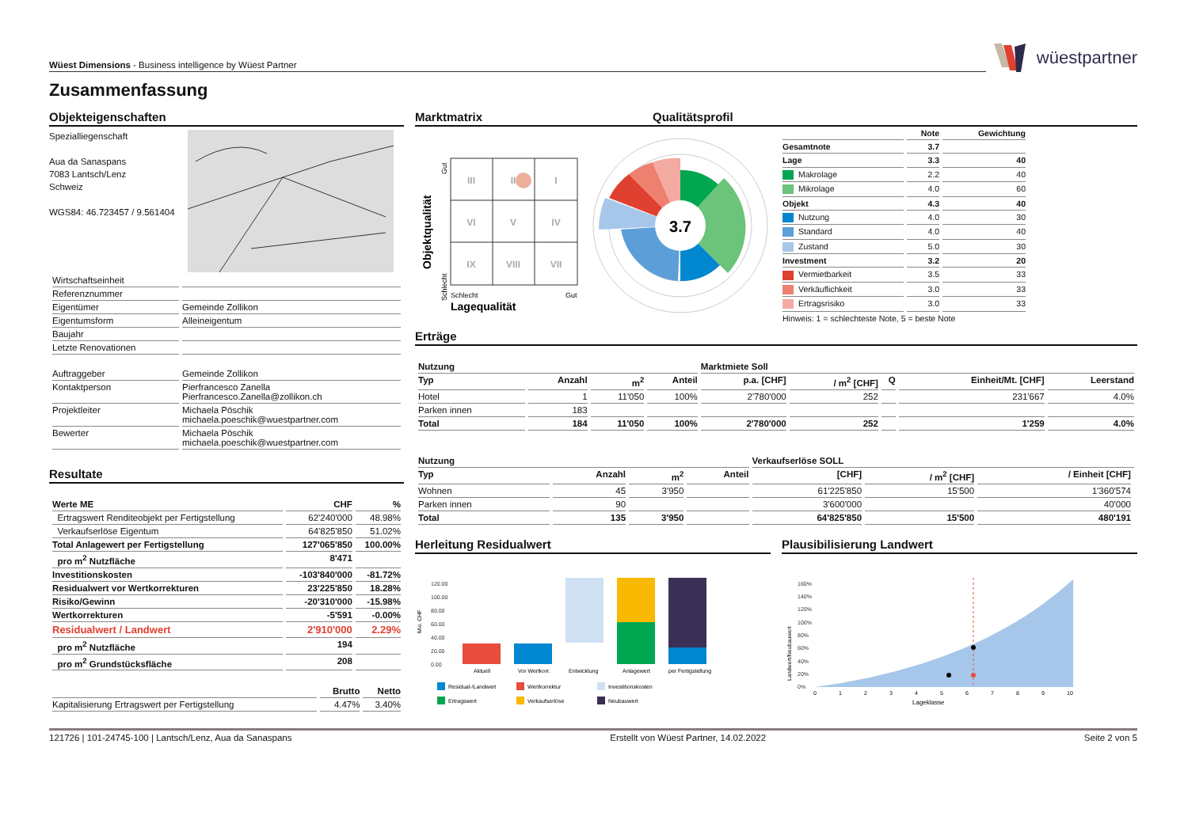Wüest Dimensions - Business intelligence by Wüest Partner
wüestpartner
Zusammenfassung
Objekteigenschaften
Spezialliegenschaft
Aua da Sanaspans
7083 Lantsch/Lenz
Schweiz
WGS84: 46.723457 / 9.561404
| Wirtschaftseinheit | |
| Referenznummer | |
| Eigentümer | Gemeinde Zollikon |
| Eigentumsform | Alleineigentum |
| Baujahr | |
| Letzte Renovationen | |
| Auftraggeber | Gemeinde Zollikon |
| Kontaktperson | Pierfrancesco Zanella Pierfrancesco.Zanella@zollikon.ch |
| Projektleiter | Michaela Pöschik michaela.poeschik@wuestpartner.com |
| Bewerter | Michaela Pöschik michaela.poeschik@wuestpartner.com |
Resultate
| Werte ME | CHF | % |
| --- | --- | --- |
| Ertragswert Renditeobjekt per Fertigstellung | 62'240'000 | 48.98% |
| Verkaufserlöse Eigentum | 64'825'850 | 51.02% |
| Total Anlagewert per Fertigstellung | 127'065'850 | 100.00% |
| pro m<sup>2</sup> Nutzfläche | 8'471 | |
| Investitionskosten | -103'840'000 | -81.72% |
| Residualwert vor Wertkorrekturen | 23'225'850 | 18.28% |
| Risiko/Gewinn | -20'310'000 | -15.98% |
| Wertkorrekturen | -5'591 | -0.00% |
| Residualwert / Landwert | 2'910'000 | 2.29% |
| pro m<sup>2</sup> Nutzfläche | 194 | |
| pro m<sup>2</sup> Grundstücksfläche | 208 | |
| | Brutto | Netto |
| --- | --- | --- |
| Kapitalisierung Ertragswert per Fertigstellung | 4.47% | 3.40% |
Marktmatrix Qualitätsprofil
Objektqualität
Schlecht
Gut
III
II
I
VI
V
IV
IX
VIII
VII
Schlecht
Gut
Lagequalität
3.7
| | Note | Gewichtung |
| --- | --- | --- |
| Gesamtnote | 3.7 | |
| Lage | 3.3 | 40 |
| Makrolage | 2.2 | 40 |
| Mikrolage | 4.0 | 60 |
| Objekt | 4.3 | 40 |
| Nutzung | 4.0 | 30 |
| Standard | 4.0 | 40 |
| Zustand | 5.0 | 30 |
| Investment | 3.2 | 20 |
| Vermietbarkeit | 3.5 | 33 |
| Verkäuflichkeit | 3.0 | 33 |
| Ertragsrisiko | 3.0 | 33 |
| Hinweis: 1 = schlechteste Note, 5 = beste Note | | |
Erträge
| Nutzung | | | | Marktmiete Soll | | | | |
| --- | --- | --- | --- | --- | --- | --- | --- | --- |
| Typ | Anzahl | m<sup>2</sup> | Anteil | p.a. [CHF] | / m<sup>2</sup> [CHF] | Q | Einheit/Mt. [CHF] | Leerstand |
| Hotel | 1 | 11'050 | 100% | 2'780'000 | 252 | | 231'667 | 4.0% |
| Parken innen | 183 | | | | | | | |
| Total | 184 | 11'050 | 100% | 2'780'000 | 252 | | 1'259 | 4.0% |
| Nutzung | | | | Verkaufserlöse SOLL | | | |
| --- | --- | --- | --- | --- | --- | --- | --- |
| Typ | Anzahl | m<sup>2</sup> | Anteil | [CHF] | / m<sup>2</sup> [CHF] | / Einheit [CHF] | |
| Wohnen | 45 | 3'950 | | 61'225'850 | 15'500 | 1'360'574 | |
| Parken innen | 90 | | | 3'600'000 | | 40'000 | |
| Total | 135 | 3'950 | | 64'825'850 | 15'500 | 480'191 | |
Herleitung Residualwert
Mio. CHF
120.00
100.00
80.00
60.00
40.00
20.00
0.00
Aktuell
Vor Wertkorr.
Entwicklung
Anlagewert
per Fertigstellung
Residual-/Landwert
Wertkorrektur
Investitionskosten
Ertragswert
Verkaufserlöse
Neubauwert
Plausibilisierung Landwert
Landwert/Neubauwert
160%
140%
120%
100%
80%
60%
40%
20%
0%
0
1
2
3
4
5
6
7
8
9
10
Lageklasse
121726 | 101-24745-100 | Lantsch/Lenz, Aua da Sanaspans Erstellt von Wüest Partner, 14.02.2022 Seite 2 von 5